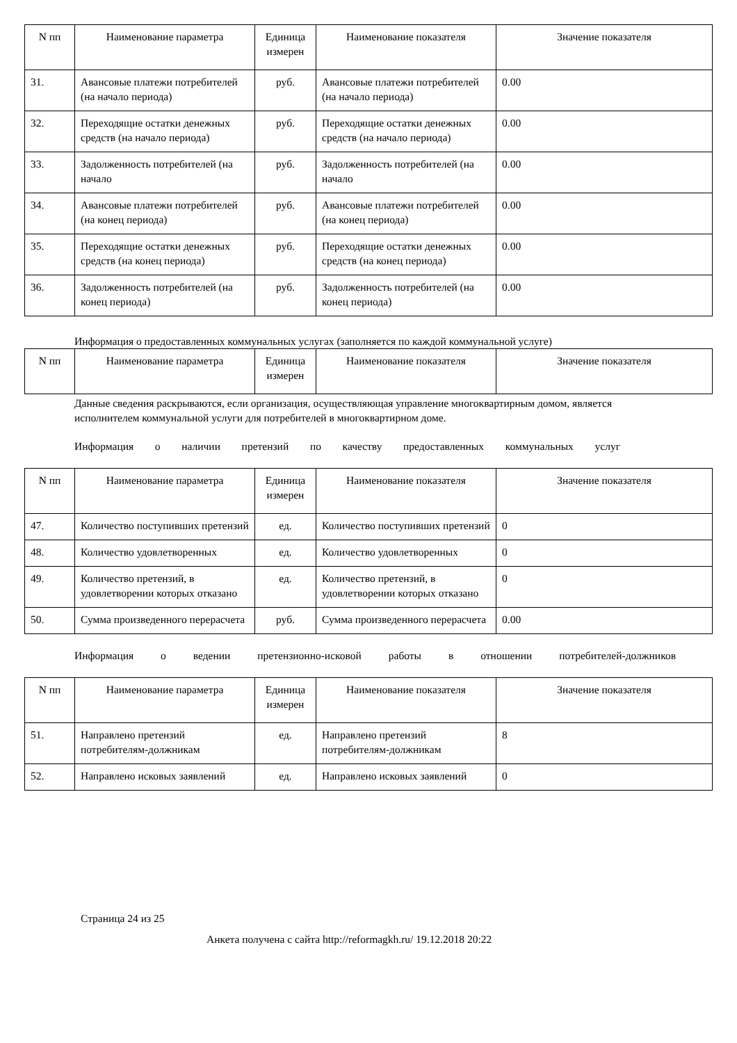| N пп | Наименование параметра | Единица измерен | Наименование показателя | Значение показателя |
| --- | --- | --- | --- | --- |
| 31. | Авансовые платежи потребителей (на начало периода) | руб. | Авансовые платежи потребителей (на начало периода) | 0.00 |
| 32. | Переходящие остатки денежных средств (на начало периода) | руб. | Переходящие остатки денежных средств (на начало периода) | 0.00 |
| 33. | Задолженность потребителей (на начало | руб. | Задолженность потребителей (на начало | 0.00 |
| 34. | Авансовые платежи потребителей (на конец периода) | руб. | Авансовые платежи потребителей (на конец периода) | 0.00 |
| 35. | Переходящие остатки денежных средств (на конец периода) | руб. | Переходящие остатки денежных средств (на конец периода) | 0.00 |
| 36. | Задолженность потребителей (на конец периода) | руб. | Задолженность потребителей (на конец периода) | 0.00 |
Информация о предоставленных коммунальных услугах (заполняется по каждой коммунальной услуге)
| N пп | Наименование параметра | Единица измерен | Наименование показателя | Значение показателя |
| --- | --- | --- | --- | --- |
Данные сведения раскрываются, если организация, осуществляющая управление многоквартирным домом, является исполнителем коммунальной услуги для потребителей в многоквартирном доме.
Информация о наличии претензий по качеству предоставленных коммунальных услуг
| N пп | Наименование параметра | Единица измерен | Наименование показателя | Значение показателя |
| --- | --- | --- | --- | --- |
| 47. | Количество поступивших претензий | ед. | Количество поступивших претензий | 0 |
| 48. | Количество удовлетворенных | ед. | Количество удовлетворенных | 0 |
| 49. | Количество претензий, в удовлетворении которых отказано | ед. | Количество претензий, в удовлетворении которых отказано | 0 |
| 50. | Сумма произведенного перерасчета | руб. | Сумма произведенного перерасчета | 0.00 |
Информация о ведении претензионно-исковой работы в отношении потребителей-должников
| N пп | Наименование параметра | Единица измерен | Наименование показателя | Значение показателя |
| --- | --- | --- | --- | --- |
| 51. | Направлено претензий потребителям-должникам | ед. | Направлено претензий потребителям-должникам | 8 |
| 52. | Направлено исковых заявлений | ед. | Направлено исковых заявлений | 0 |
Страница 24 из 25
Анкета получена с сайта http://reformagkh.ru/ 19.12.2018 20:22